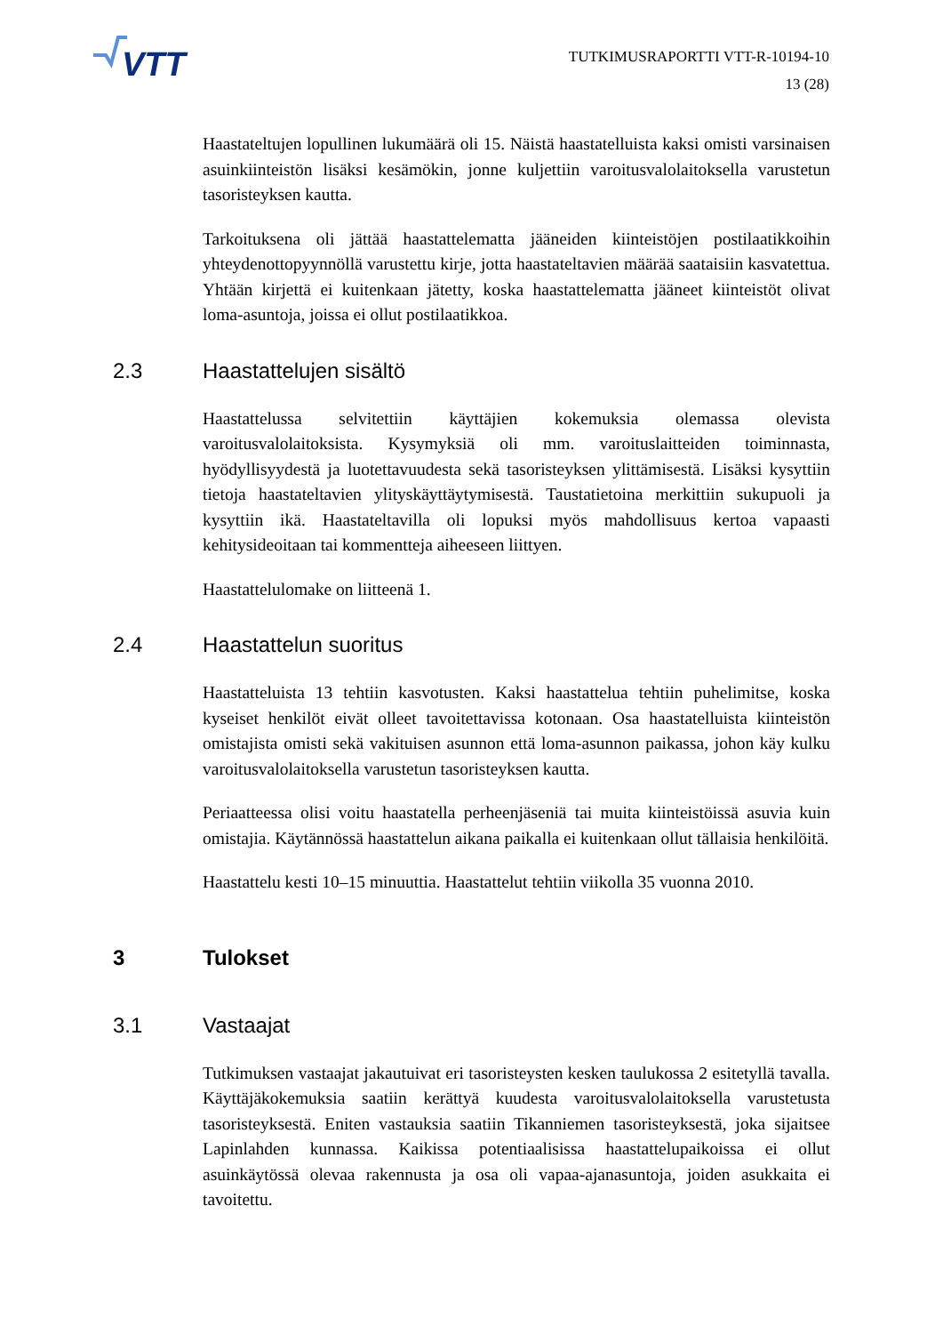VTT
TUTKIMUSRAPORTTI VTT-R-10194-10
13 (28)
Haastateltujen lopullinen lukumäärä oli 15. Näistä haastatelluista kaksi omisti varsinaisen asuinkiinteistön lisäksi kesämökin, jonne kuljettiin varoitusvalolaitoksella varustetun tasoristeyksen kautta.
Tarkoituksena oli jättää haastattelematta jääneiden kiinteistöjen postilaatikkoihin yhteydenottopyynnöllä varustettu kirje, jotta haastateltavien määrää saataisiin kasvatettua. Yhtään kirjettä ei kuitenkaan jätetty, koska haastattelematta jääneet kiinteistöt olivat loma-asuntoja, joissa ei ollut postilaatikkoa.
2.3 Haastattelujen sisältö
Haastattelussa selvitettiin käyttäjien kokemuksia olemassa olevista varoitusvalolaitoksista. Kysymyksiä oli mm. varoituslaitteiden toiminnasta, hyödyllisyydestä ja luotettavuudesta sekä tasoristeyksen ylittämisestä. Lisäksi kysyttiin tietoja haastateltavien ylityskäyttäytymisestä. Taustatietoina merkittiin sukupuoli ja kysyttiin ikä. Haastateltavilla oli lopuksi myös mahdollisuus kertoa vapaasti kehitysideoitaan tai kommentteja aiheeseen liittyen.
Haastattelulomake on liitteenä 1.
2.4 Haastattelun suoritus
Haastatteluista 13 tehtiin kasvotusten. Kaksi haastattelua tehtiin puhelimitse, koska kyseiset henkilöt eivät olleet tavoitettavissa kotonaan. Osa haastatelluista kiinteistön omistajista omisti sekä vakituisen asunnon että loma-asunnon paikassa, johon käy kulku varoitusvalolaitoksella varustetun tasoristeyksen kautta.
Periaatteessa olisi voitu haastatella perheenjäseniä tai muita kiinteistöissä asuvia kuin omistajia. Käytännössä haastattelun aikana paikalla ei kuitenkaan ollut tällaisia henkilöitä.
Haastattelu kesti 10–15 minuuttia. Haastattelut tehtiin viikolla 35 vuonna 2010.
3 Tulokset
3.1 Vastaajat
Tutkimuksen vastaajat jakautuivat eri tasoristeysten kesken taulukossa 2 esitetyllä tavalla. Käyttäjäkokemuksia saatiin kerättyä kuudesta varoitusvalolaitoksella varustetusta tasoristeyksestä. Eniten vastauksia saatiin Tikanniemen tasoristeyksestä, joka sijaitsee Lapinlahden kunnassa. Kaikissa potentiaalisissa haastattelupaikoissa ei ollut asuinkäytössä olevaa rakennusta ja osa oli vapaa-ajanasuntoja, joiden asukkaita ei tavoitettu.